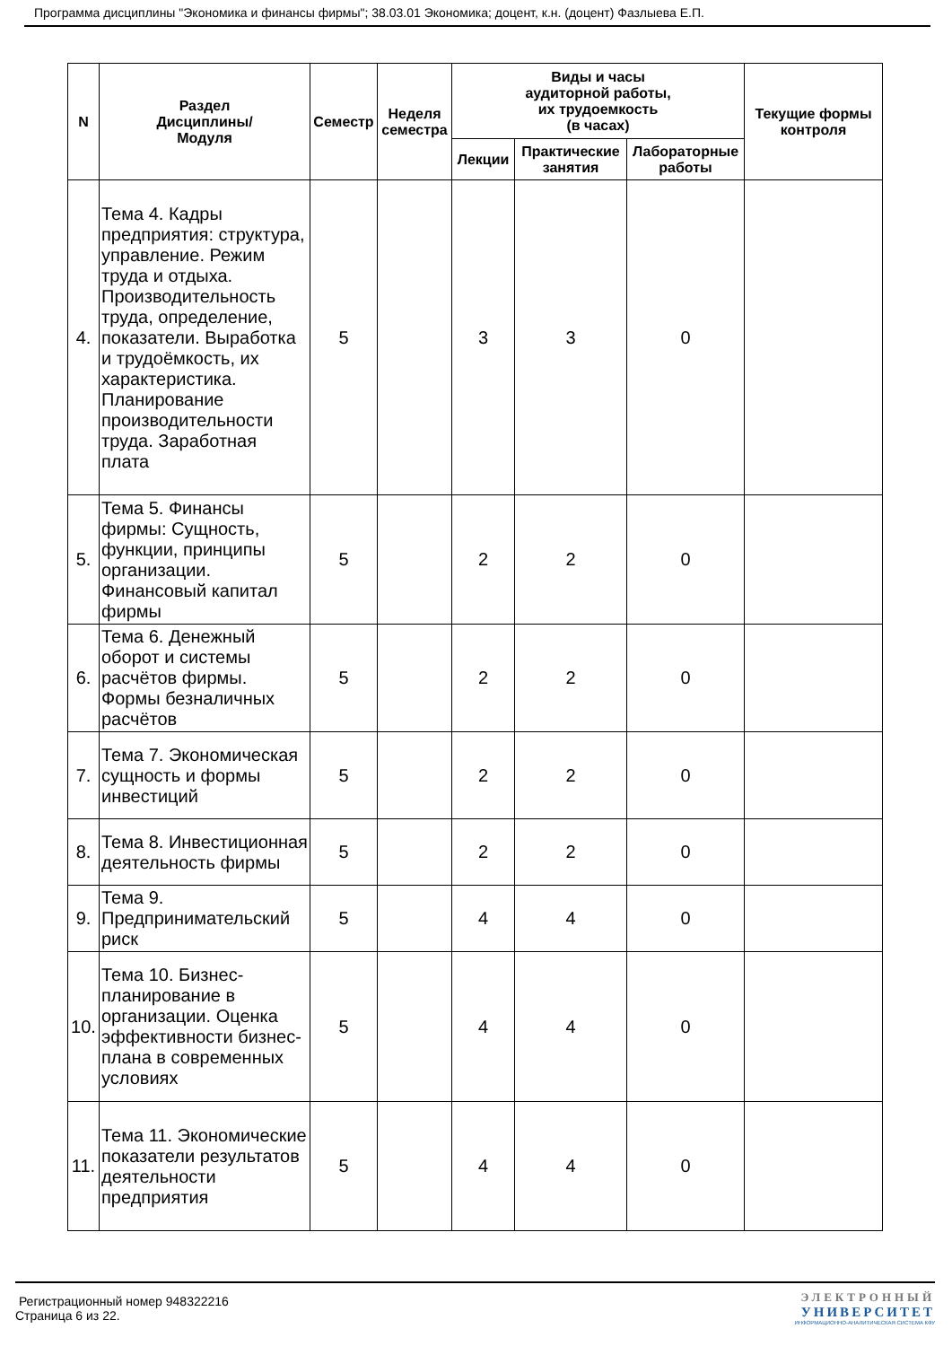Программа дисциплины "Экономика и финансы фирмы"; 38.03.01 Экономика; доцент, к.н. (доцент) Фазлыева Е.П.
| N | Раздел Дисциплины/ Модуля | Семестр | Неделя семестра | Виды и часы аудиторной работы, их трудоемкость (в часах) | | | Текущие формы контроля |
| --- | --- | --- | --- | --- | --- | --- | --- |
| | | | | Лекции | Практические занятия | Лабораторные работы | |
| 4. | Тема 4. Кадры предприятия: структура, управление. Режим труда и отдыха. Производительность труда, определение, показатели. Выработка и трудоёмкость, их характеристика. Планирование производительности труда. Заработная плата | 5 | | 3 | 3 | 0 | |
| 5. | Тема 5. Финансы фирмы: Сущность, функции, принципы организации. Финансовый капитал фирмы | 5 | | 2 | 2 | 0 | |
| 6. | Тема 6. Денежный оборот и системы расчётов фирмы. Формы безналичных расчётов | 5 | | 2 | 2 | 0 | |
| 7. | Тема 7. Экономическая сущность и формы инвестиций | 5 | | 2 | 2 | 0 | |
| 8. | Тема 8. Инвестиционная деятельность фирмы | 5 | | 2 | 2 | 0 | |
| 9. | Тема 9. Предпринимательский риск | 5 | | 4 | 4 | 0 | |
| 10. | Тема 10. Бизнес-планирование в организации. Оценка эффективности бизнес-плана в современных условиях | 5 | | 4 | 4 | 0 | |
| 11. | Тема 11. Экономические показатели результатов деятельности предприятия | 5 | | 4 | 4 | 0 | |
Регистрационный номер 948322216
Страница 6 из 22.
ЭЛЕКТРОННЫЙ
УНИВЕРСИТЕТ
ИНФОРМАЦИОННО-АНАЛИТИЧЕСКАЯ СИСТЕМА КФУ